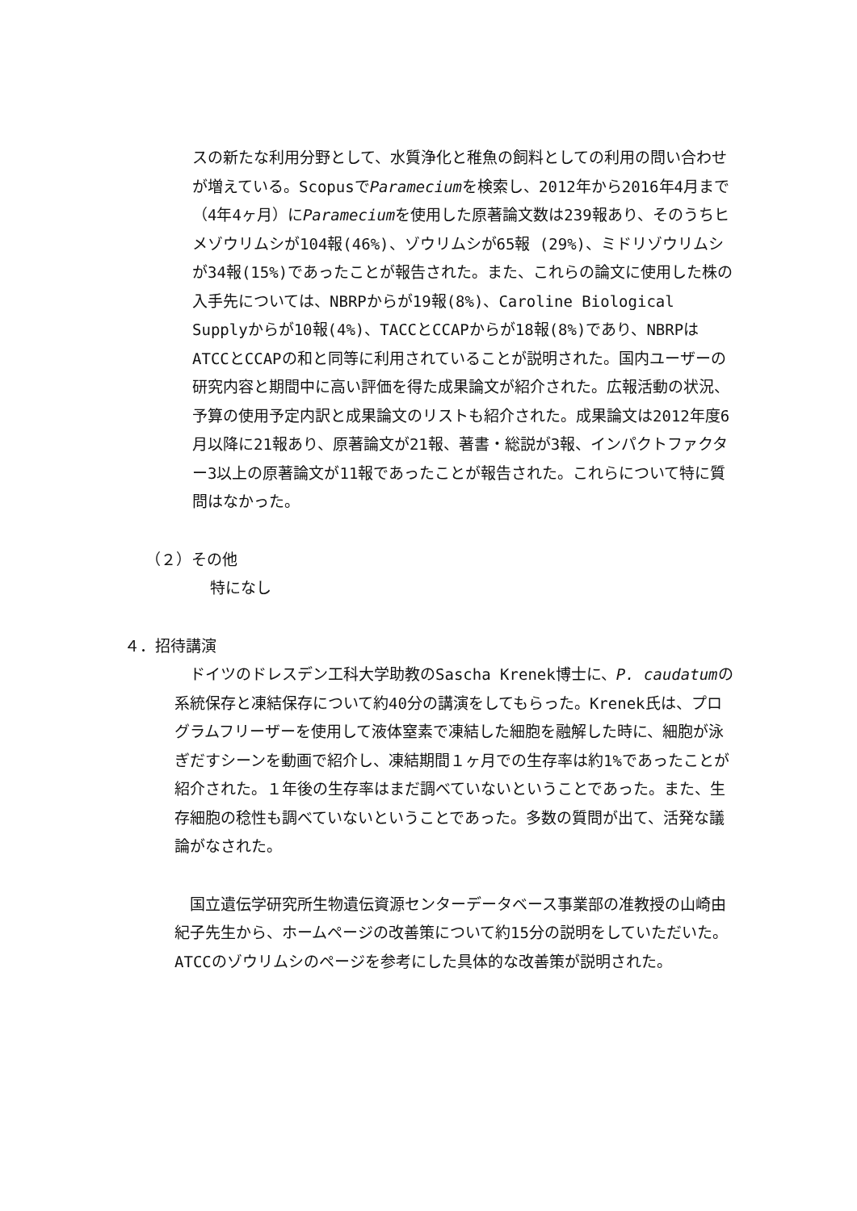スの新たな利用分野として、水質浄化と稚魚の飼料としての利用の問い合わせが増えている。ScopusでParameciumを検索し、2012年から2016年4月まで（4年4ヶ月）にParameciumを使用した原著論文数は239報あり、そのうちヒメゾウリムシが104報(46%)、ゾウリムシが65報 (29%)、ミドリゾウリムシが34報(15%)であったことが報告された。また、これらの論文に使用した株の入手先については、NBRPからが19報(8%)、Caroline Biological Supplyからが10報(4%)、TACCとCCAPからが18報(8%)であり、NBRPはATCCとCCAPの和と同等に利用されていることが説明された。国内ユーザーの研究内容と期間中に高い評価を得た成果論文が紹介された。広報活動の状況、予算の使用予定内訳と成果論文のリストも紹介された。成果論文は2012年度6月以降に21報あり、原著論文が21報、著書・総説が3報、インパクトファクター3以上の原著論文が11報であったことが報告された。これらについて特に質問はなかった。
（２）その他
特になし
４．招待講演
　ドイツのドレスデン工科大学助教のSascha Krenek博士に、P. caudatumの系統保存と凍結保存について約40分の講演をしてもらった。Krenek氏は、プログラムフリーザーを使用して液体窒素で凍結した細胞を融解した時に、細胞が泳ぎだすシーンを動画で紹介し、凍結期間１ヶ月での生存率は約1%であったことが紹介された。１年後の生存率はまだ調べていないということであった。また、生存細胞の稔性も調べていないということであった。多数の質問が出て、活発な議論がなされた。
　国立遺伝学研究所生物遺伝資源センターデータベース事業部の准教授の山崎由紀子先生から、ホームページの改善策について約15分の説明をしていただいた。ATCCのゾウリムシのページを参考にした具体的な改善策が説明された。